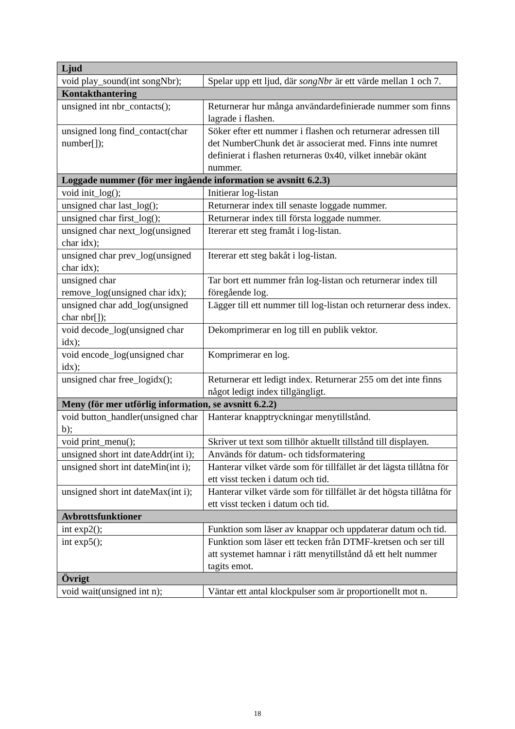| Ljud | |
| --- | --- |
| void play_sound(int songNbr); | Spelar upp ett ljud, där songNbr är ett värde mellan 1 och 7. |
| Kontakthantering | |
| unsigned int nbr_contacts(); | Returnerar hur många användardefinierade nummer som finns lagrade i flashen. |
| unsigned long find_contact(char number[]); | Söker efter ett nummer i flashen och returnerar adressen till det NumberChunk det är associerat med. Finns inte numret definierat i flashen returneras 0x40, vilket innebär okänt nummer. |
| Loggade nummer (för mer ingående information se avsnitt 6.2.3) | |
| void init_log(); | Initierar log-listan |
| unsigned char last_log(); | Returnerar index till senaste loggade nummer. |
| unsigned char first_log(); | Returnerar index till första loggade nummer. |
| unsigned char next_log(unsigned char idx); | Itererar ett steg framåt i log-listan. |
| unsigned char prev_log(unsigned char idx); | Itererar ett steg bakåt i log-listan. |
| unsigned char remove_log(unsigned char idx); | Tar bort ett nummer från log-listan och returnerar index till föregående log. |
| unsigned char add_log(unsigned char nbr[]); | Lägger till ett nummer till log-listan och returnerar dess index. |
| void decode_log(unsigned char idx); | Dekomprimerar en log till en publik vektor. |
| void encode_log(unsigned char idx); | Komprimerar en log. |
| unsigned char free_logidx(); | Returnerar ett ledigt index. Returnerar 255 om det inte finns något ledigt index tillgängligt. |
| Meny (för mer utförlig information, se avsnitt 6.2.2) | |
| void button_handler(unsigned char b); | Hanterar knapptryckningar menytillstånd. |
| void print_menu(); | Skriver ut text som tillhör aktuellt tillstånd till displayen. |
| unsigned short int dateAddr(int i); | Används för datum- och tidsformatering |
| unsigned short int dateMin(int i); | Hanterar vilket värde som för tillfället är det lägsta tillåtna för ett visst tecken i datum och tid. |
| unsigned short int dateMax(int i); | Hanterar vilket värde som för tillfället är det högsta tillåtna för ett visst tecken i datum och tid. |
| Avbrottsfunktioner | |
| int exp2(); | Funktion som läser av knappar och uppdaterar datum och tid. |
| int exp5(); | Funktion som läser ett tecken från DTMF-kretsen och ser till att systemet hamnar i rätt menytillstånd då ett helt nummer tagits emot. |
| Övrigt | |
| void wait(unsigned int n); | Väntar ett antal klockpulser som är proportionellt mot n. |
18